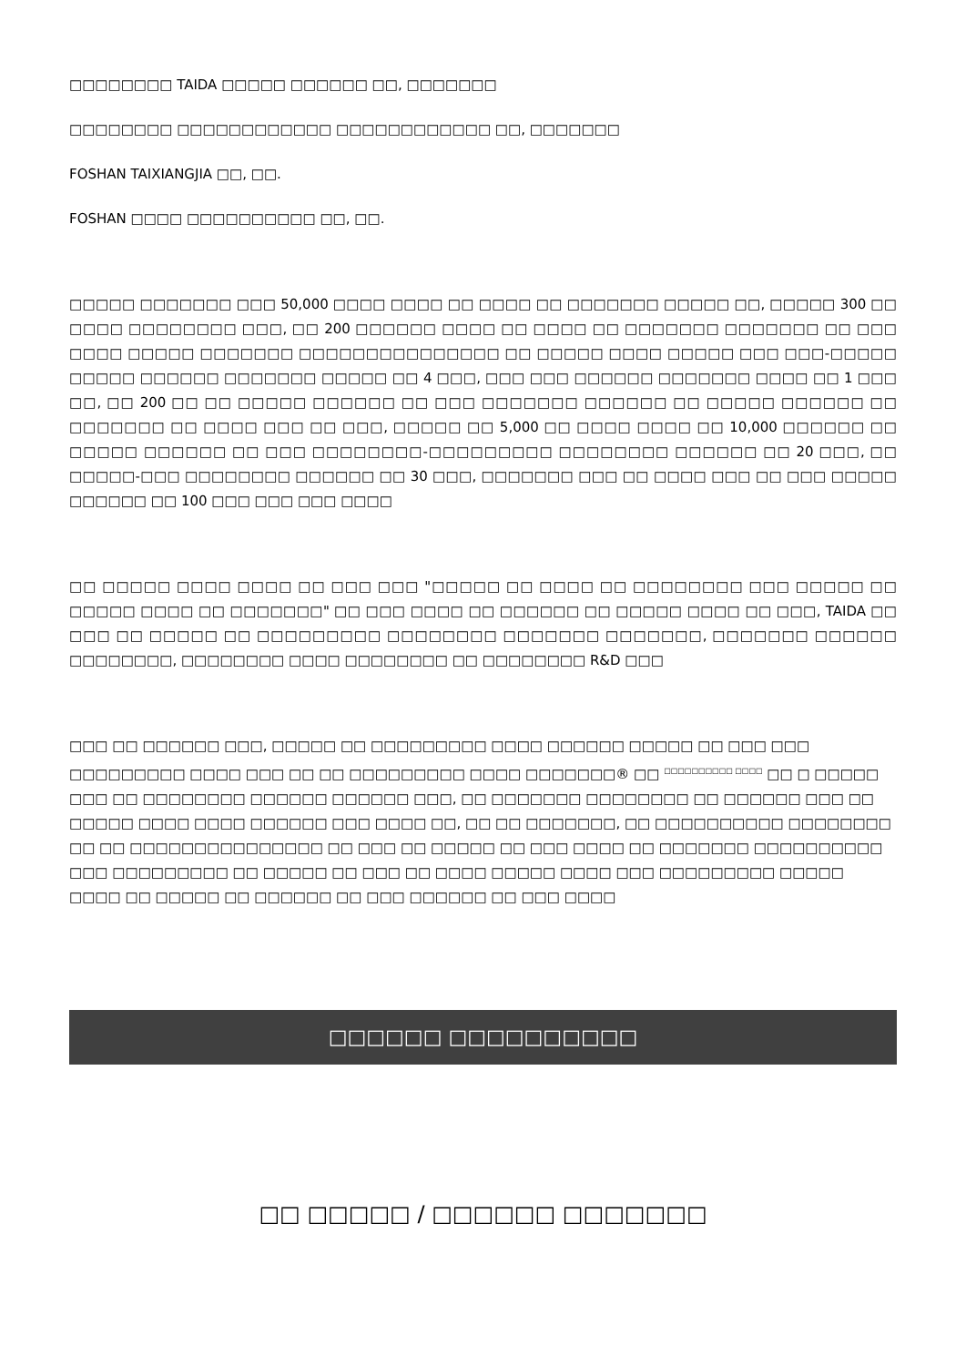□□□□□□□□ TAIDA □□□□□ □□□□□□ □□, □□□□□□□
□□□□□□□□ □□□□□□□□□□□□ □□□□□□□□□□□□ □□, □□□□□□□
FOSHAN TAIXIANGJIA □□, □□.
FOSHAN □□□□ □□□□□□□□□□ □□, □□.
□□□□□ □□□□□□□ □□□ 50,000 □□□□ □□□□ □□ □□□□ □□ □□□□□□□ □□□□□ □□, □□□□□ 300 □□ □□□□ □□□□□□□□ □□□, □□ 200 □□□□□□ □□□□ □□ □□□□ □□ □□□□□□□ □□□□□□□ □□ □□□ □□□□ □□□□□ □□□□□□□ □□□□□□□□□□□□□□□ □□ □□□□□ □□□□ □□□□□ □□□ □□□-□□□□□ □□□□□ □□□□□□ □□□□□□□ □□□□□ □□ 4 □□□, □□□ □□□ □□□□□□ □□□□□□□ □□□□ □□ 1 □□□ □□, □□ 200 □□ □□ □□□□□ □□□□□□ □□ □□□ □□□□□□□ □□□□□□ □□ □□□□□ □□□□□□ □□ □□□□□□□ □□ □□□□ □□□ □□ □□□, □□□□□ □□ 5,000 □□ □□□□ □□□□ □□ 10,000 □□□□□□ □□ □□□□□ □□□□□□ □□ □□□ □□□□□□□□-□□□□□□□□□ □□□□□□□□ □□□□□□ □□ 20 □□□, □□ □□□□□-□□□ □□□□□□□□ □□□□□□ □□ 30 □□□, □□□□□□□ □□□ □□ □□□□ □□□ □□ □□□ □□□□□ □□□□□□ □□ 100 □□□ □□□ □□□ □□□□
□□ □□□□□ □□□□ □□□□ □□ □□□ □□□ "□□□□□ □□ □□□□ □□ □□□□□□□□ □□□ □□□□□ □□ □□□□□ □□□□ □□ □□□□□□□" □□ □□□ □□□□ □□ □□□□□□ □□ □□□□□ □□□□ □□ □□□, TAIDA □□ □□□ □□ □□□□□ □□ □□□□□□□□□ □□□□□□□□ □□□□□□□ □□□□□□□, □□□□□□□ □□□□□□ □□□□□□□□, □□□□□□□□ □□□□ □□□□□□□□ □□ □□□□□□□□ R&D □□□
□□□ □□ □□□□□□ □□□, □□□□□ □□ □□□□□□□□□ □□□□ □□□□□□ □□□□□ □□ □□□ □□□ □□□□□□□□□ □□□□ □□□ □□ □□ □□□□□□□□□ □□□□ □□□□□□□® □□ <sup>□□□□□□□□□□ □□□□</sup> □□ □ □□□□□ □□□ □□ □□□□□□□□ □□□□□□ □□□□□□ □□□, □□ □□□□□□□ □□□□□□□□ □□ □□□□□□ □□□ □□ □□□□□ □□□□ □□□□ □□□□□□ □□□ □□□□ □□, □□ □□ □□□□□□□, □□ □□□□□□□□□□ □□□□□□□□ □□ □□ □□□□□□□□□□□□□□□ □□ □□□ □□ □□□□□ □□ □□□ □□□□ □□ □□□□□□□ □□□□□□□□□□ □□□ □□□□□□□□□ □□ □□□□□ □□ □□□ □□ □□□□ □□□□□ □□□□ □□□ □□□□□□□□□ □□□□□ □□□□ □□ □□□□□ □□ □□□□□□ □□ □□□ □□□□□□ □□ □□□ □□□□
□□□□□□ □□□□□□□□□□
□□ □□□□□ / □□□□□□ □□□□□□□